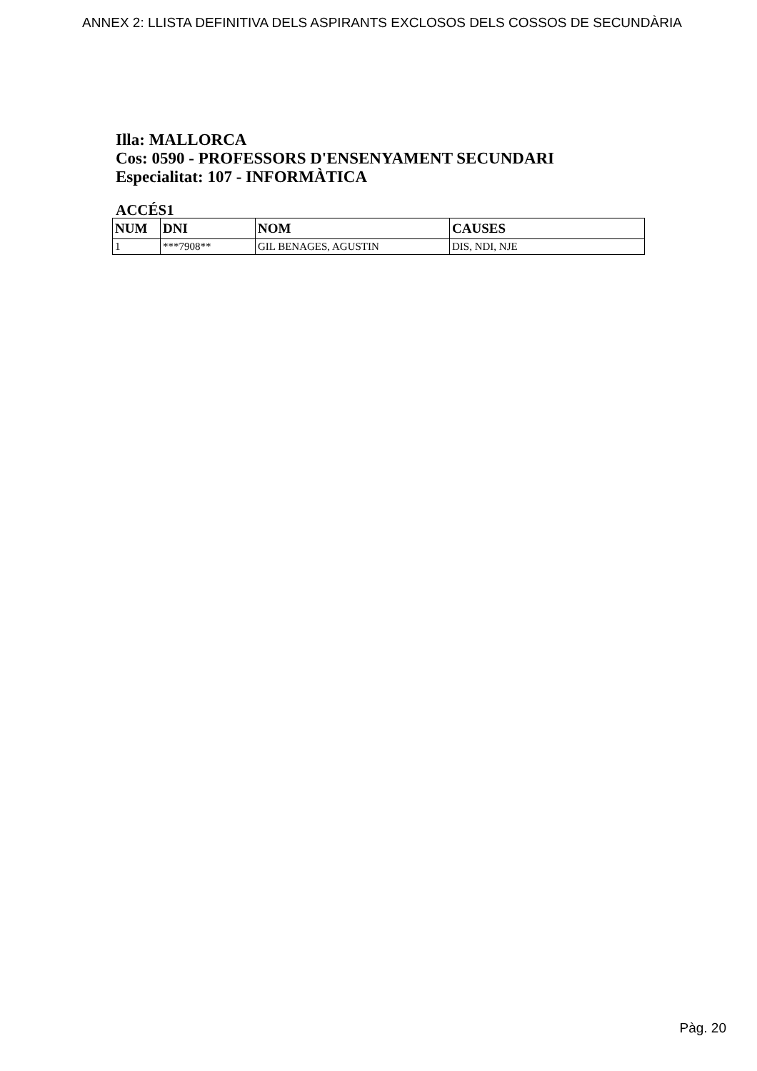ANNEX 2: LLISTA DEFINITIVA DELS ASPIRANTS EXCLOSOS DELS COSSOS DE SECUNDÀRIA
Illa: MALLORCA
Cos: 0590 - PROFESSORS D'ENSENYAMENT SECUNDARI
Especialitat: 107 - INFORMÀTICA
ACCÉS1
| NUM | DNI | NOM | CAUSES |
| --- | --- | --- | --- |
| 1 | ***7908** | GIL BENAGES, AGUSTIN | DIS, NDI, NJE |
Pàg. 20